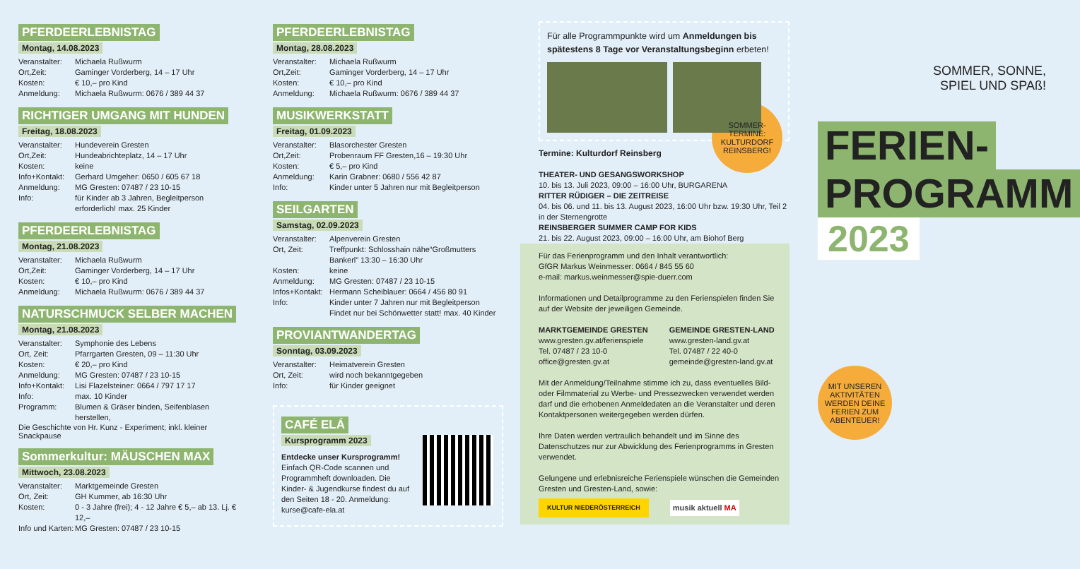PFERDEERLEBNISTAG
Montag, 14.08.2023
Veranstalter: Michaela Rußwurm
Ort,Zeit: Gaminger Vorderberg, 14 – 17 Uhr
Kosten: € 10,– pro Kind
Anmeldung: Michaela Rußwurm: 0676 / 389 44 37
RICHTIGER UMGANG MIT HUNDEN
Freitag, 18.08.2023
Veranstalter: Hundeverein Gresten
Ort,Zeit: Hundeabrichteplatz, 14 – 17 Uhr
Kosten: keine
Info+Kontakt: Gerhard Umgeher: 0650 / 605 67 18
Anmeldung: MG Gresten: 07487 / 23 10-15
Info: für Kinder ab 3 Jahren, Begleitperson erforderlich! max. 25 Kinder
PFERDEERLEBNISTAG
Montag, 21.08.2023
Veranstalter: Michaela Rußwurm
Ort,Zeit: Gaminger Vorderberg, 14 – 17 Uhr
Kosten: € 10,– pro Kind
Anmeldung: Michaela Rußwurm: 0676 / 389 44 37
NATURSCHMUCK SELBER MACHEN
Montag, 21.08.2023
Veranstalter: Symphonie des Lebens
Ort, Zeit: Pfarrgarten Gresten, 09 – 11:30 Uhr
Kosten: € 20,– pro Kind
Anmeldung: MG Gresten: 07487 / 23 10-15
Info+Kontakt: Lisi Flazelsteiner: 0664 / 797 17 17
Info: max. 10 Kinder
Programm: Blumen & Gräser binden, Seifenblasen herstellen,
Die Geschichte von Hr. Kunz - Experiment; inkl. kleiner Snackpause
Sommerkultur: MÄUSCHEN MAX
Mittwoch, 23.08.2023
Veranstalter: Marktgemeinde Gresten
Ort, Zeit: GH Kummer, ab 16:30 Uhr
Kosten: 0 - 3 Jahre (frei); 4 - 12 Jahre € 5,– ab 13. Lj. € 12,–
Info und Karten: MG Gresten: 07487 / 23 10-15
PFERDEERLEBNISTAG
Montag, 28.08.2023
Veranstalter: Michaela Rußwurm
Ort,Zeit: Gaminger Vorderberg, 14 – 17 Uhr
Kosten: € 10,– pro Kind
Anmeldung: Michaela Rußwurm: 0676 / 389 44 37
MUSIKWERKSTATT
Freitag, 01.09.2023
Veranstalter: Blasorchester Gresten
Ort,Zeit: Probenraum FF Gresten,16 – 19:30 Uhr
Kosten: € 5,– pro Kind
Anmeldung: Karin Grabner: 0680 / 556 42 87
Info: Kinder unter 5 Jahren nur mit Begleitperson
SEILGARTEN
Samstag, 02.09.2023
Veranstalter: Alpenverein Gresten
Ort, Zeit: Treffpunkt: Schlosshain nähe“Großmutters Bankerl” 13:30 – 16:30 Uhr
Kosten: keine
Anmeldung: MG Gresten: 07487 / 23 10-15
Infos+Kontakt: Hermann Scheiblauer: 0664 / 456 80 91
Info: Kinder unter 7 Jahren nur mit Begleitperson Findet nur bei Schönwetter statt! max. 40 Kinder
PROVIANTWANDERTAG
Sonntag, 03.09.2023
Veranstalter: Heimatverein Gresten
Ort, Zeit: wird noch bekanntgegeben
Info: für Kinder geeignet
CAFÉ ELÁ
Kursprogramm 2023
Entdecke unser Kursprogramm!
Einfach QR-Code scannen und Programmheft downloaden. Die Kinder- & Jugendkurse findest du auf den Seiten 18 - 20. Anmeldung: kurse@cafe-ela.at
Für alle Programmpunkte wird um Anmeldungen bis spätestens 8 Tage vor Veranstaltungsbeginn erbeten!
Termine: Kulturdorf Reinsberg
THEATER- UND GESANGSWORKSHOP
10. bis 13. Juli 2023, 09:00 – 16:00 Uhr, BURGARENA
RITTER RÜDIGER – DIE ZEITREISE
04. bis 06. und 11. bis 13. August 2023, 16:00 Uhr bzw. 19:30 Uhr, Teil 2 in der Sternengrotte
REINSBERGER SUMMER CAMP FOR KIDS
21. bis 22. August 2023, 09:00 – 16:00 Uhr, am Biohof Berg
SOMMER-TERMINE: KULTURDORF REINSBERG!
Für das Ferienprogramm und den Inhalt verantwortlich:
GfGR Markus Weinmesser: 0664 / 845 55 60
e-mail: markus.weinmesser@spie-duerr.com
Informationen und Detailprogramme zu den Ferienspielen finden Sie auf der Website der jeweiligen Gemeinde.
MARKTGEMEINDE GRESTEN
www.gresten.gv.at/ferienspiele
Tel. 07487 / 23 10-0
office@gresten.gv.at
GEMEINDE GRESTEN-LAND
www.gresten-land.gv.at
Tel. 07487 / 22 40-0
gemeinde@gresten-land.gv.at
Mit der Anmeldung/Teilnahme stimme ich zu, dass eventuelles Bild- oder Filmmaterial zu Werbe- und Pressezwecken verwendet werden darf und die erhobenen Anmeldedaten an die Veranstalter und deren Kontaktpersonen weitergegeben werden dürfen.
Ihre Daten werden vertraulich behandelt und im Sinne des Datenschutzes nur zur Abwicklung des Ferienprogramms in Gresten verwendet.
Gelungene und erlebnisreiche Ferienspiele wünschen die Gemeinden Gresten und Gresten-Land, sowie:
KULTUR NIEDERÖSTERREICH musik aktuell MA
SOMMER, SONNE,
SPIEL UND SPAß!
FERIEN-
PROGRAMM
2023
MIT UNSEREN AKTIVITÄTEN WERDEN DEINE FERIEN ZUM ABENTEUER!